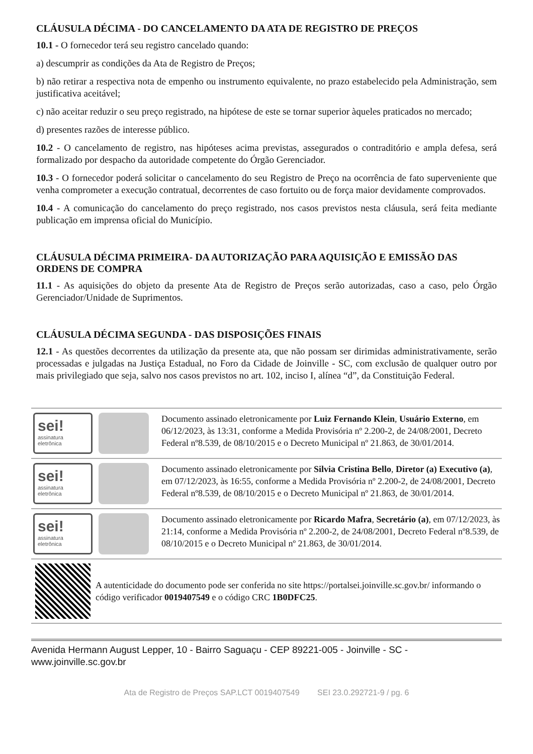CLÁUSULA DÉCIMA - DO CANCELAMENTO DA ATA DE REGISTRO DE PREÇOS
10.1 - O fornecedor terá seu registro cancelado quando:
a) descumprir as condições da Ata de Registro de Preços;
b) não retirar a respectiva nota de empenho ou instrumento equivalente, no prazo estabelecido pela Administração, sem justificativa aceitável;
c) não aceitar reduzir o seu preço registrado, na hipótese de este se tornar superior àqueles praticados no mercado;
d) presentes razões de interesse público.
10.2 - O cancelamento de registro, nas hipóteses acima previstas, assegurados o contraditório e ampla defesa, será formalizado por despacho da autoridade competente do Órgão Gerenciador.
10.3 - O fornecedor poderá solicitar o cancelamento do seu Registro de Preço na ocorrência de fato superveniente que venha comprometer a execução contratual, decorrentes de caso fortuito ou de força maior devidamente comprovados.
10.4 - A comunicação do cancelamento do preço registrado, nos casos previstos nesta cláusula, será feita mediante publicação em imprensa oficial do Município.
CLÁUSULA DÉCIMA PRIMEIRA- DA AUTORIZAÇÃO PARA AQUISIÇÃO E EMISSÃO DAS ORDENS DE COMPRA
11.1 - As aquisições do objeto da presente Ata de Registro de Preços serão autorizadas, caso a caso, pelo Órgão Gerenciador/Unidade de Suprimentos.
CLÁUSULA DÉCIMA SEGUNDA - DAS DISPOSIÇÕES FINAIS
12.1 - As questões decorrentes da utilização da presente ata, que não possam ser dirimidas administrativamente, serão processadas e julgadas na Justiça Estadual, no Foro da Cidade de Joinville - SC, com exclusão de qualquer outro por mais privilegiado que seja, salvo nos casos previstos no art. 102, inciso I, alínea “d”, da Constituição Federal.
sei!
assinatura eletrônica
Documento assinado eletronicamente por Luiz Fernando Klein, Usuário Externo, em 06/12/2023, às 13:31, conforme a Medida Provisória nº 2.200-2, de 24/08/2001, Decreto Federal nº8.539, de 08/10/2015 e o Decreto Municipal nº 21.863, de 30/01/2014.
sei!
assinatura eletrônica
Documento assinado eletronicamente por Silvia Cristina Bello, Diretor (a) Executivo (a), em 07/12/2023, às 16:55, conforme a Medida Provisória nº 2.200-2, de 24/08/2001, Decreto Federal nº8.539, de 08/10/2015 e o Decreto Municipal nº 21.863, de 30/01/2014.
sei!
assinatura eletrônica
Documento assinado eletronicamente por Ricardo Mafra, Secretário (a), em 07/12/2023, às 21:14, conforme a Medida Provisória nº 2.200-2, de 24/08/2001, Decreto Federal nº8.539, de 08/10/2015 e o Decreto Municipal nº 21.863, de 30/01/2014.
A autenticidade do documento pode ser conferida no site https://portalsei.joinville.sc.gov.br/ informando o código verificador 0019407549 e o código CRC 1B0DFC25.
Avenida Hermann August Lepper, 10 - Bairro Saguaçu - CEP 89221-005 - Joinville - SC - www.joinville.sc.gov.br
Ata de Registro de Preços SAP.LCT 0019407549 SEI 23.0.292721-9 / pg. 6